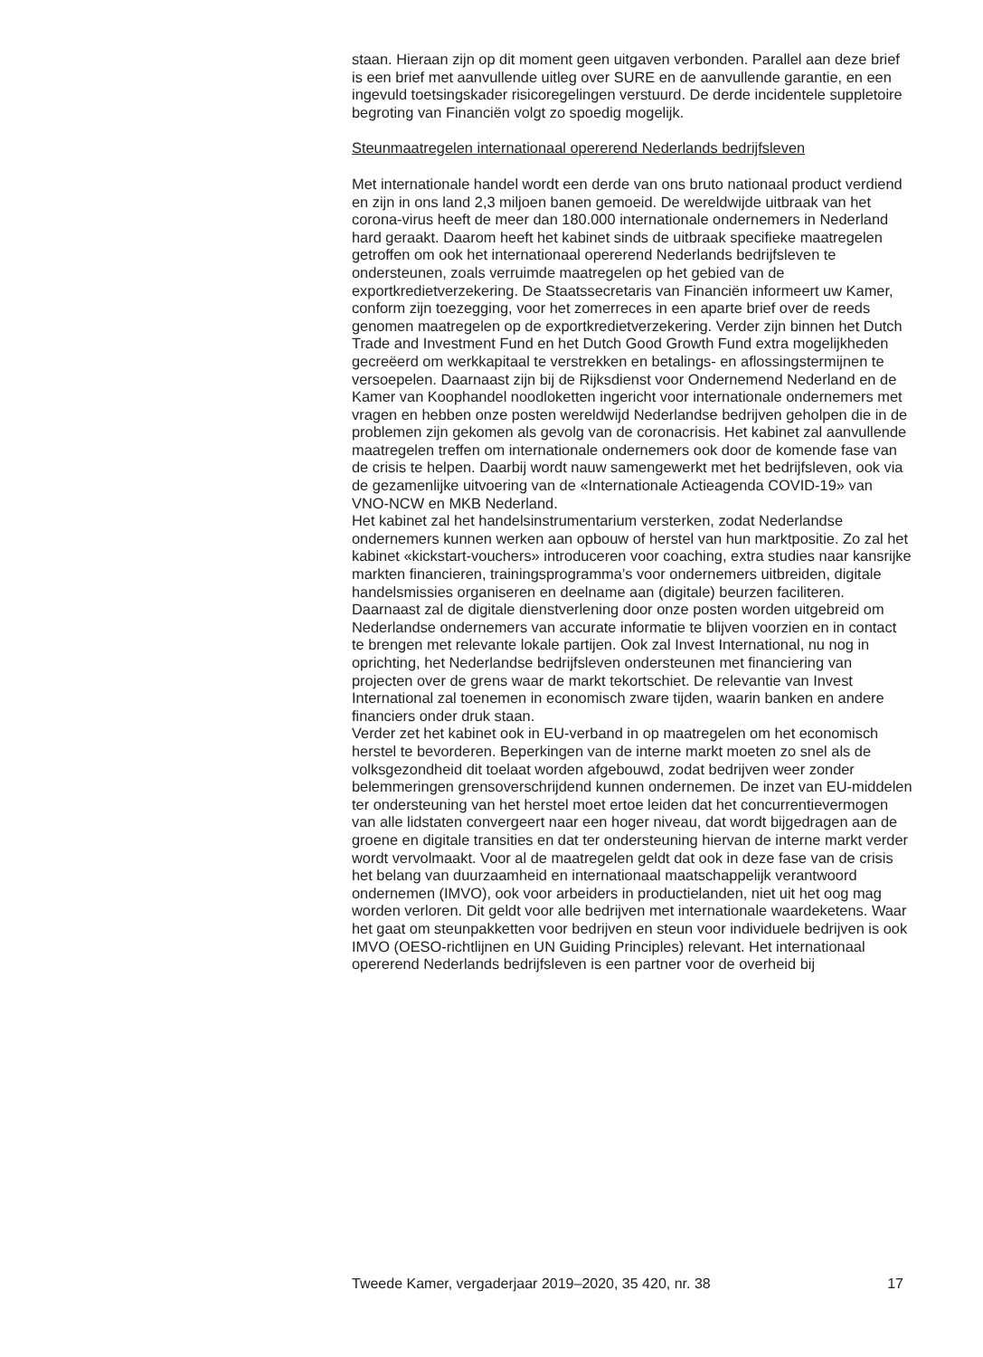staan. Hieraan zijn op dit moment geen uitgaven verbonden. Parallel aan deze brief is een brief met aanvullende uitleg over SURE en de aanvullende garantie, en een ingevuld toetsingskader risicoregelingen verstuurd. De derde incidentele suppletoire begroting van Financiën volgt zo spoedig mogelijk.
Steunmaatregelen internationaal opererend Nederlands bedrijfsleven
Met internationale handel wordt een derde van ons bruto nationaal product verdiend en zijn in ons land 2,3 miljoen banen gemoeid. De wereldwijde uitbraak van het corona-virus heeft de meer dan 180.000 internationale ondernemers in Nederland hard geraakt. Daarom heeft het kabinet sinds de uitbraak specifieke maatregelen getroffen om ook het internationaal opererend Nederlands bedrijfsleven te ondersteunen, zoals verruimde maatregelen op het gebied van de exportkredietverzekering. De Staatssecretaris van Financiën informeert uw Kamer, conform zijn toezegging, voor het zomerreces in een aparte brief over de reeds genomen maatregelen op de exportkredietverzekering. Verder zijn binnen het Dutch Trade and Investment Fund en het Dutch Good Growth Fund extra mogelijkheden gecreëerd om werkkapitaal te verstrekken en betalings- en aflossingstermijnen te versoepelen. Daarnaast zijn bij de Rijksdienst voor Ondernemend Nederland en de Kamer van Koophandel noodloketten ingericht voor internationale ondernemers met vragen en hebben onze posten wereldwijd Nederlandse bedrijven geholpen die in de problemen zijn gekomen als gevolg van de coronacrisis. Het kabinet zal aanvullende maatregelen treffen om internationale ondernemers ook door de komende fase van de crisis te helpen. Daarbij wordt nauw samengewerkt met het bedrijfsleven, ook via de gezamenlijke uitvoering van de «Internationale Actieagenda COVID-19» van VNO-NCW en MKB Nederland.
Het kabinet zal het handelsinstrumentarium versterken, zodat Nederlandse ondernemers kunnen werken aan opbouw of herstel van hun marktpositie. Zo zal het kabinet «kickstart-vouchers» introduceren voor coaching, extra studies naar kansrijke markten financieren, trainingsprogramma’s voor ondernemers uitbreiden, digitale handelsmissies organiseren en deelname aan (digitale) beurzen faciliteren. Daarnaast zal de digitale dienstverlening door onze posten worden uitgebreid om Nederlandse ondernemers van accurate informatie te blijven voorzien en in contact te brengen met relevante lokale partijen. Ook zal Invest International, nu nog in oprichting, het Nederlandse bedrijfsleven ondersteunen met financiering van projecten over de grens waar de markt tekortschiet. De relevantie van Invest International zal toenemen in economisch zware tijden, waarin banken en andere financiers onder druk staan.
Verder zet het kabinet ook in EU-verband in op maatregelen om het economisch herstel te bevorderen. Beperkingen van de interne markt moeten zo snel als de volksgezondheid dit toelaat worden afgebouwd, zodat bedrijven weer zonder belemmeringen grensoverschrijdend kunnen ondernemen. De inzet van EU-middelen ter ondersteuning van het herstel moet ertoe leiden dat het concurrentievermogen van alle lidstaten convergeert naar een hoger niveau, dat wordt bijgedragen aan de groene en digitale transities en dat ter ondersteuning hiervan de interne markt verder wordt vervolmaakt. Voor al de maatregelen geldt dat ook in deze fase van de crisis het belang van duurzaamheid en internationaal maatschappelijk verantwoord ondernemen (IMVO), ook voor arbeiders in productielanden, niet uit het oog mag worden verloren. Dit geldt voor alle bedrijven met internationale waardeketens. Waar het gaat om steunpakketten voor bedrijven en steun voor individuele bedrijven is ook IMVO (OESO-richtlijnen en UN Guiding Principles) relevant. Het internationaal opererend Nederlands bedrijfsleven is een partner voor de overheid bij
Tweede Kamer, vergaderjaar 2019–2020, 35 420, nr. 38 17